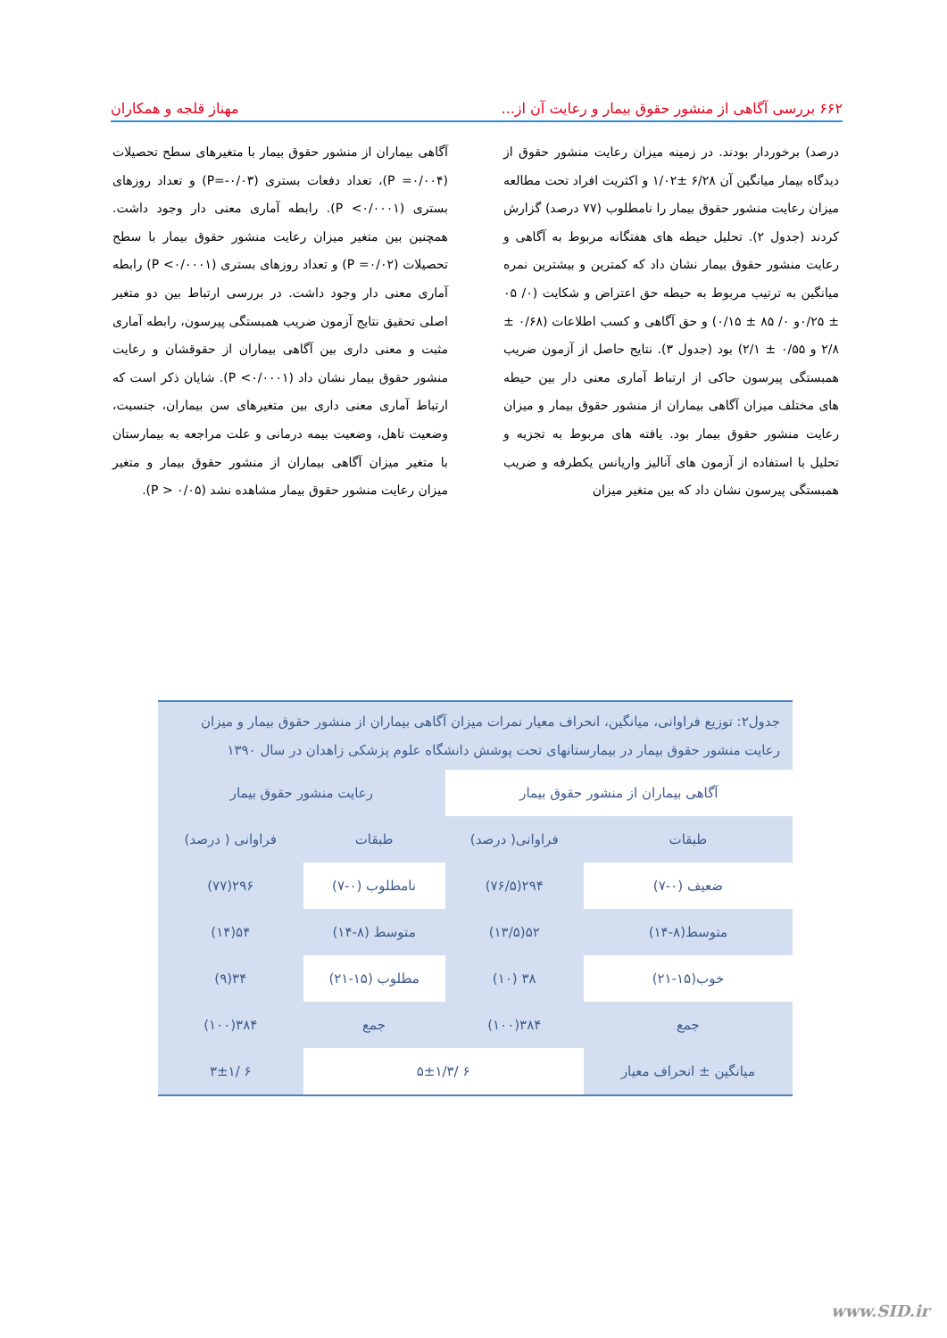۶۶۲ بررسی آگاهی از منشور حقوق بیمار و رعایت آن از... مهناز قلجه و همکاران
درصد) برخوردار بودند. در زمینه میزان رعایت منشور حقوق از دیدگاه بیمار میانگین آن ۶/۲۸ ±۱/۰۲ و اکثریت افراد تحت مطالعه میزان رعایت منشور حقوق بیمار را نامطلوب (۷۷ درصد) گزارش کردند (جدول ۲). تحلیل حیطه های هفتگانه مربوط به آگاهی و رعایت منشور حقوق بیمار نشان داد که کمترین و بیشترین نمره میانگین به ترتیب مربوط به حیطه حق اعتراض و شکایت (۰/ ۰۵ ± ۰/۲۵و ۰/ ۸۵ ± ۰/۱۵) و حق آگاهی و کسب اطلاعات (۰/۶۸ ± ۲/۸ و ۰/۵۵ ± ۲/۱) بود (جدول ۳). نتایج حاصل از آزمون ضریب همبستگی پیرسون حاکی از ارتباط آماری معنی دار بین حیطه های مختلف میزان آگاهی بیماران از منشور حقوق بیمار و میزان رعایت منشور حقوق بیمار بود. یافته های مربوط به تجزیه و تحلیل با استفاده از آزمون های آنالیز واریانس یکطرفه و ضریب همبستگی پیرسون نشان داد که بین متغیر میزان
آگاهی بیماران از منشور حقوق بیمار با متغیرهای سطح تحصیلات (P =۰/۰۰۴)، تعداد دفعات بستری (P=-۰/۰۳) و تعداد روزهای بستری (P <۰/۰۰۰۱). رابطه آماری معنی دار وجود داشت. همچنین بین متغیر میزان رعایت منشور حقوق بیمار با سطح تحصیلات (P =۰/۰۲) و تعداد روزهای بستری (P <۰/۰۰۰۱) رابطه آماری معنی دار وجود داشت. در بررسی ارتباط بین دو متغیر اصلی تحقیق نتایج آزمون ضریب همبستگی پیرسون، رابطه آماری مثبت و معنی داری بین آگاهی بیماران از حقوقشان و رعایت منشور حقوق بیمار نشان داد (P <۰/۰۰۰۱). شایان ذکر است که ارتباط آماری معنی داری بین متغیرهای سن بیماران، جنسیت، وضعیت تاهل، وضعیت بیمه درمانی و علت مراجعه به بیمارستان با متغیر میزان آگاهی بیماران از منشور حقوق بیمار و متغیر میزان رعایت منشور حقوق بیمار مشاهده نشد (P > ۰/۰۵).
جدول۲: توزیع فراوانی، میانگین، انحراف معیار نمرات میزان آگاهی بیماران از منشور حقوق بیمار و میزان رعایت منشور حقوق بیمار در بیمارستانهای تحت پوشش دانشگاه علوم پزشکی زاهدان در سال ۱۳۹۰
| آگاهی بیماران از منشور حقوق بیمار | | رعایت منشور حقوق بیمار | |
| --- | --- | --- | --- |
| طبقات | فراوانی( درصد) | طبقات | فراوانی ( درصد) |
| ضعیف (۰-۷) | ۲۹۴(۷۶/۵) | نامطلوب (۰-۷) | ۲۹۶(۷۷) |
| متوسط(۸-۱۴) | ۵۲(۱۳/۵) | متوسط (۸-۱۴) | ۵۴(۱۴) |
| خوب(۱۵-۲۱) | ۳۸ (۱۰) | مطلوب (۱۵-۲۱) | ۳۴(۹) |
| جمع | ۳۸۴(۱۰۰) | جمع | ۳۸۴(۱۰۰) |
| میانگین ± انحراف معیار | ۶ /۵±۱/۳ | | ۶ /۳±۱ |
www.SID.ir